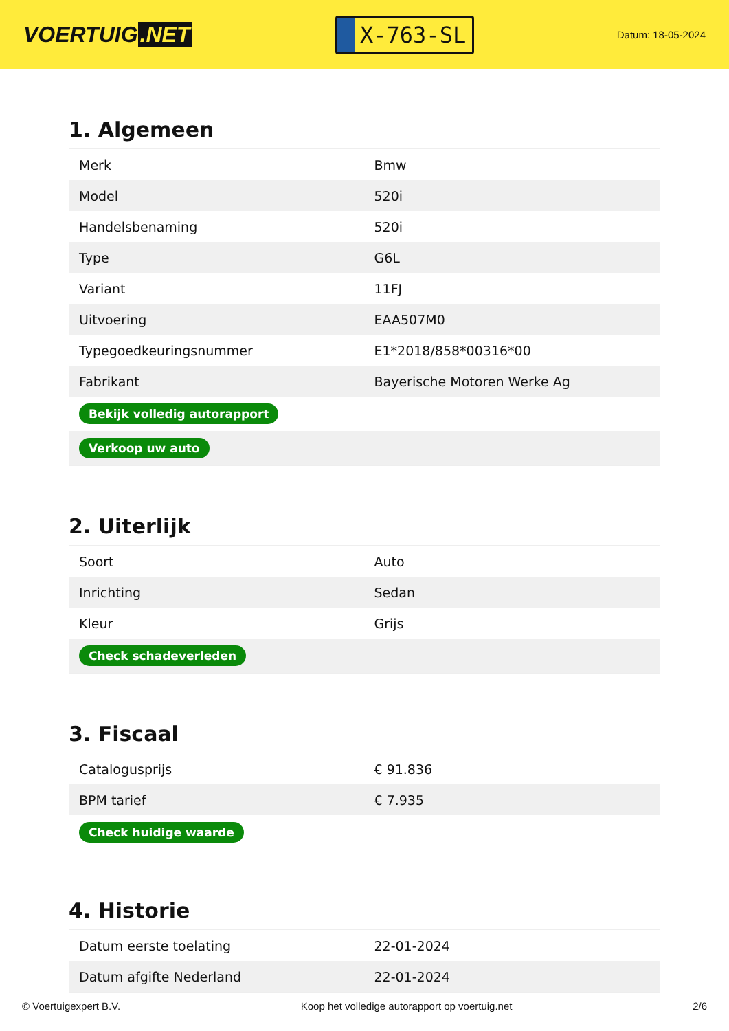VOERTUIG.NET
X-763-SL
Datum: 18-05-2024
1. Algemeen
| Merk | Bmw |
| Model | 520i |
| Handelsbenaming | 520i |
| Type | G6L |
| Variant | 11FJ |
| Uitvoering | EAA507M0 |
| Typegoedkeuringsnummer | E1*2018/858*00316*00 |
| Fabrikant | Bayerische Motoren Werke Ag |
| Bekijk volledig autorapport | |
| Verkoop uw auto | |
2. Uiterlijk
| Soort | Auto |
| Inrichting | Sedan |
| Kleur | Grijs |
| Check schadeverleden | |
3. Fiscaal
| Catalogusprijs | € 91.836 |
| BPM tarief | € 7.935 |
| Check huidige waarde | |
4. Historie
| Datum eerste toelating | 22-01-2024 |
| Datum afgifte Nederland | 22-01-2024 |
© Voertuigexpert B.V. Koop het volledige autorapport op voertuig.net 2/6